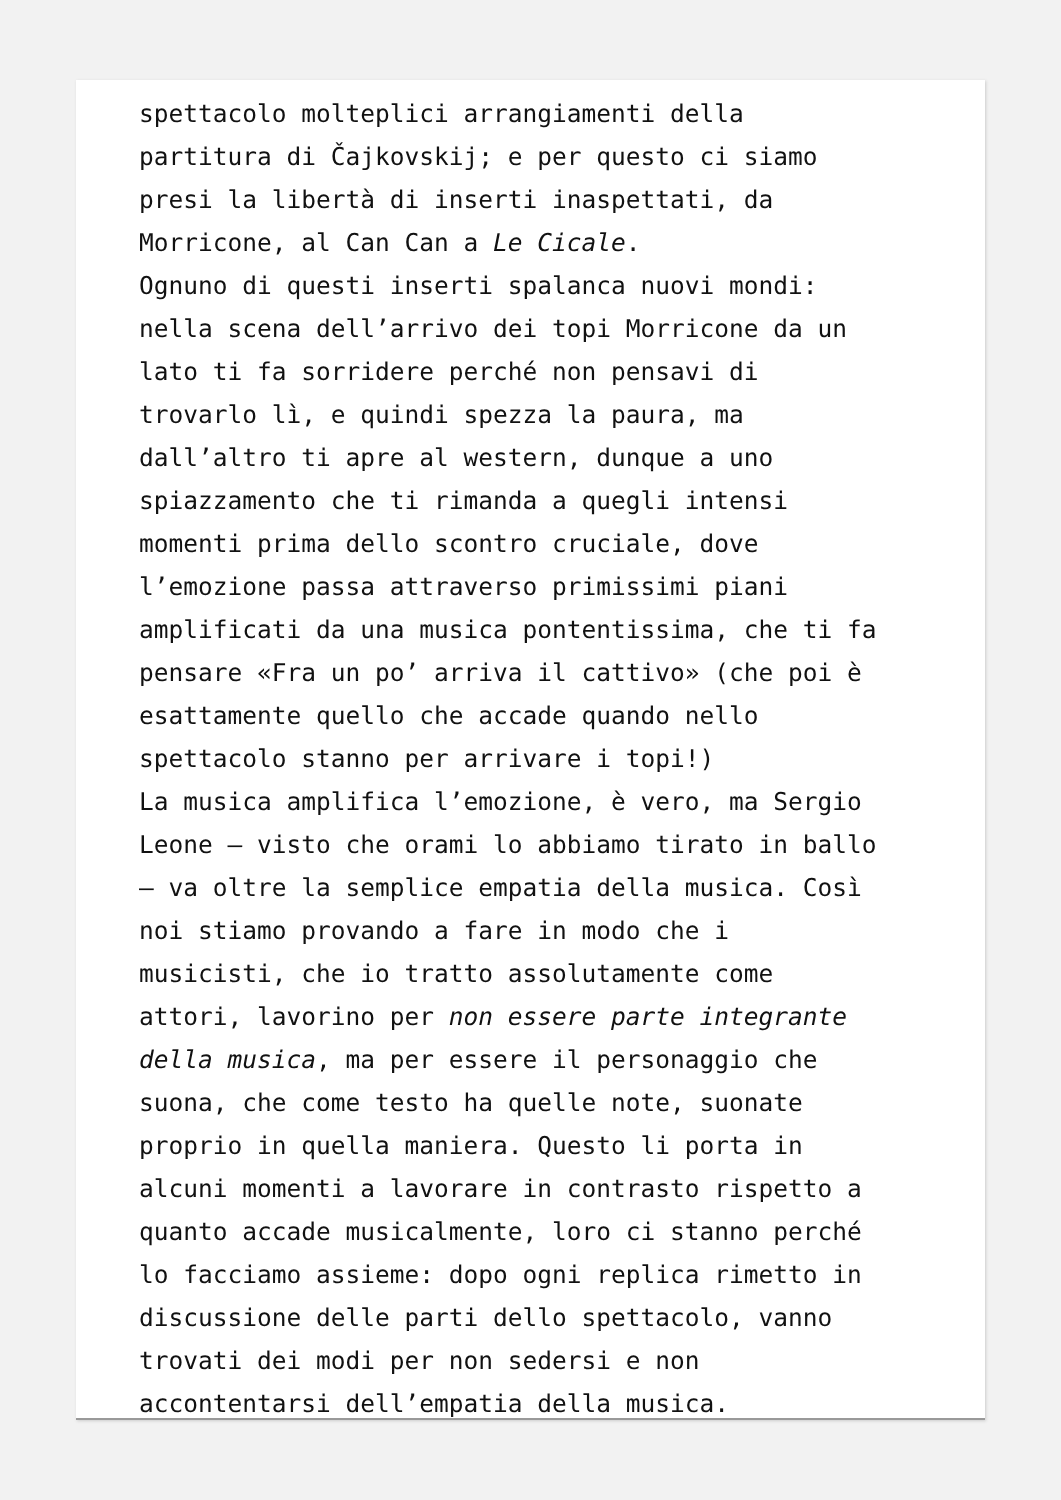spettacolo molteplici arrangiamenti della partitura di Čajkovskij; e per questo ci siamo presi la libertà di inserti inaspettati, da Morricone, al Can Can a Le Cicale. Ognuno di questi inserti spalanca nuovi mondi: nella scena dell’arrivo dei topi Morricone da un lato ti fa sorridere perché non pensavi di trovarlo lì, e quindi spezza la paura, ma dall’altro ti apre al western, dunque a uno spiazzamento che ti rimanda a quegli intensi momenti prima dello scontro cruciale, dove l’emozione passa attraverso primissimi piani amplificati da una musica pontentissima, che ti fa pensare «Fra un po’ arriva il cattivo» (che poi è esattamente quello che accade quando nello spettacolo stanno per arrivare i topi!) La musica amplifica l’emozione, è vero, ma Sergio Leone – visto che orami lo abbiamo tirato in ballo – va oltre la semplice empatia della musica. Così noi stiamo provando a fare in modo che i musicisti, che io tratto assolutamente come attori, lavorino per non essere parte integrante della musica, ma per essere il personaggio che suona, che come testo ha quelle note, suonate proprio in quella maniera. Questo li porta in alcuni momenti a lavorare in contrasto rispetto a quanto accade musicalmente, loro ci stanno perché lo facciamo assieme: dopo ogni replica rimetto in discussione delle parti dello spettacolo, vanno trovati dei modi per non sedersi e non accontentarsi dell’empatia della musica.